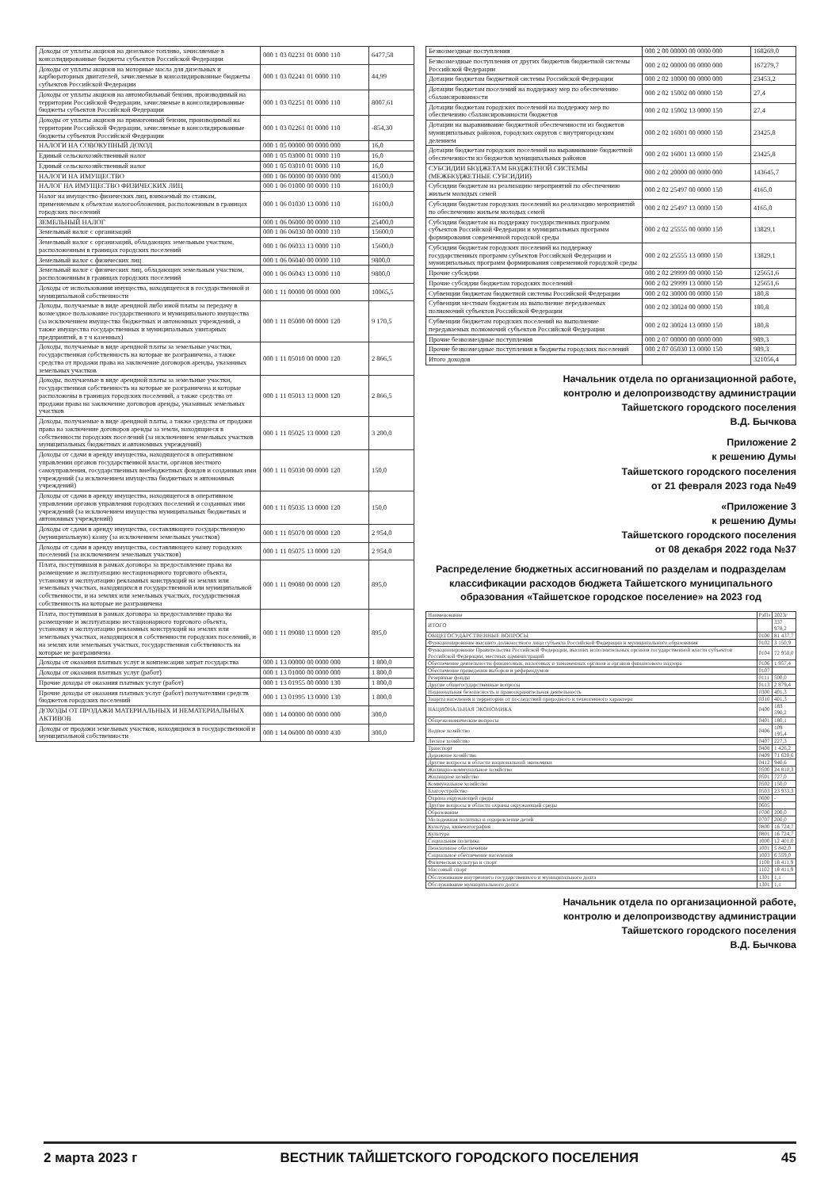| Доходы от уплаты акцизов на дизельное топливо, зачисляемые в консолидированные бюджеты субъектов Российской Федерации | 000 1 03 02231 01 0000 110 | 6477,58 |
| Доходы от уплаты акцизов на моторные масла для дизельных и карбюраторных двигателей, зачисляемые в консолидированные бюджеты субъектов Российской Федерации | 000 1 03 02241 01 0000 110 | 44,99 |
| Доходы от уплаты акцизов на автомобильный бензин, производимый на территории Российской Федерации, зачисляемые в консолидированные бюджеты субъектов Российской Федерации | 000 1 03 02251 01 0000 110 | 8007,61 |
| Доходы от уплаты акцизов на прямогонный бензин, производимый на территории Российской Федерации, зачисляемые в консолидированные бюджеты субъектов Российской Федерации | 000 1 03 02261 01 0000 110 | -854,30 |
| НАЛОГИ НА СОВОКУПНЫЙ ДОХОД | 000 1 05 00000 00 0000 000 | 16,0 |
| Единый сельскохозяйственный налог | 000 1 05 03000 01 0000 110 | 16,0 |
| Единый сельскохозяйственный налог | 000 1 05 03010 01 0000 110 | 16,0 |
| НАЛОГИ НА ИМУЩЕСТВО | 000 1 06 00000 00 0000 000 | 41500,0 |
| НАЛОГ НА ИМУЩЕСТВО ФИЗИЧЕСКИХ ЛИЦ | 000 1 06 01000 00 0000 110 | 16100,0 |
| Налог на имущество физических лиц, взимаемый по ставкам, применяемым к объектам налогообложения, расположенным в границах городских поселений | 000 1 06 01030 13 0000 110 | 16100,0 |
| ЗЕМЕЛЬНЫЙ НАЛОГ | 000 1 06 06000 00 0000 110 | 25400,0 |
| Земельный налог с организаций | 000 1 06 06030 00 0000 110 | 15600,0 |
| Земельный налог с организаций, обладающих земельным участком, расположенным в границах городских поселений | 000 1 06 06033 13 0000 110 | 15600,0 |
| Земельный налог с физических лиц | 000 1 06 06040 00 0000 110 | 9800,0 |
| Земельный налог с физических лиц, обладающих земельным участком, расположенным в границах городских поселений | 000 1 06 06043 13 0000 110 | 9800,0 |
| Доходы от использования имущества, находящегося в государственной и муниципальной собственности | 000 1 11 00000 00 0000 000 | 10065,5 |
| Доходы, получаемые в виде арендной либо иной платы за передачу в возмездное пользование государственного и муниципального имущества (за исключением имущества бюджетных и автономных учреждений, а также имущества государственных и муниципальных унитарных предприятий, в т ч казенных) | 000 1 11 05000 00 0000 120 | 9 170,5 |
| Доходы, получаемые в виде арендной платы за земельные участки, государственная собственность на которые не разграничена, а также средства от продажи права на заключение договоров аренды, указанных земельных участков | 000 1 11 05010 00 0000 120 | 2 866,5 |
| Доходы, получаемые в виде арендной платы за земельные участки, государственная собственность на которые не разграничена и которые расположены в границах городских поселений, а также средства от продажи права на заключение договоров аренды, указанных земельных участков | 000 1 11 05013 13 0000 120 | 2 866,5 |
| Доходы, получаемые в виде арендной платы, а также средства от продажи права на заключение договоров аренды за земли, находящиеся в собственности городских поселений (за исключением земельных участков муниципальных бюджетных и автономных учреждений) | 000 1 11 05025 13 0000 120 | 3 200,0 |
| Доходы от сдачи в аренду имущества, находящегося в оперативном управлении органов государственной власти, органов местного самоуправления, государственных внебюджетных фондов и созданных ими учреждений (за исключением имущества бюджетных и автономных учреждений) | 000 1 11 05030 00 0000 120 | 150,0 |
| Доходы от сдачи в аренду имущества, находящегося в оперативном управлении органов управления городских поселений и созданных ими учреждений (за исключением имущества муниципальных бюджетных и автономных учреждений) | 000 1 11 05035 13 0000 120 | 150,0 |
| Доходы от сдачи в аренду имущества, составляющего государственную (муниципальную) казну (за исключением земельных участков) | 000 1 11 05070 00 0000 120 | 2 954,0 |
| Доходы от сдачи в аренду имущества, составляющего казну городских поселений (за исключением земельных участков) | 000 1 11 05075 13 0000 120 | 2 954,0 |
| Плата, поступившая в рамках договора за предоставление права на размещение и эксплуатацию нестационарного торгового объекта, установку и эксплуатацию рекламных конструкций на землях или земельных участках, находящихся в государственной или муниципальной собственности, и на землях или земельных участках, государственная собственность на которые не разграничена | 000 1 11 09080 00 0000 120 | 895,0 |
| Плата, поступившая в рамках договора за предоставление права на размещение и эксплуатацию нестационарного торгового объекта, установку и эксплуатацию рекламных конструкций на землях или земельных участках, находящихся в собственности городских поселений, и на землях или земельных участках, государственная собственность на которые не разграничена | 000 1 11 09080 13 0000 120 | 895,0 |
| Доходы от оказания платных услуг и компенсации затрат государства | 000 1 13 00000 00 0000 000 | 1 800,0 |
| Доходы от оказания платных услуг (работ) | 000 1 13 01000 00 0000 000 | 1 800,0 |
| Прочие доходы от оказания платных услуг (работ) | 000 1 13 01955 00 0000 130 | 1 800,0 |
| Прочие доходы от оказания платных услуг (работ) получателями средств бюджетов городских поселений | 000 1 13 01995 13 0000 130 | 1 800,0 |
| ДОХОДЫ ОТ ПРОДАЖИ МАТЕРИАЛЬНЫХ И НЕМАТЕРИАЛЬНЫХ АКТИВОВ | 000 1 14 00000 00 0000 000 | 300,0 |
| Доходы от продажи земельных участков, находящихся в государственной и муниципальной собственности | 000 1 14 06000 00 0000 430 | 300,0 |
| Безвозмездные поступления | 000 2 00 00000 00 0000 000 | 168269,0 |
| Безвозмездные поступления от других бюджетов бюджетной системы Российской Федерации | 000 2 02 00000 00 0000 000 | 167279,7 |
| Дотации бюджетам бюджетной системы Российской Федерации | 000 2 02 10000 00 0000 000 | 23453,2 |
| Дотации бюджетам поселений на поддержку мер по обеспечению сбалансированности | 000 2 02 15002 00 0000 150 | 27,4 |
| Дотации бюджетам городских поселений на поддержку мер по обеспечению сбалансированности бюджетов | 000 2 02 15002 13 0000 150 | 27,4 |
| Дотации на выравнивание бюджетной обеспеченности из бюджетов муниципальных районов, городских округов с внутригородским делением | 000 2 02 16001 00 0000 150 | 23425,8 |
| Дотации бюджетам городских поселений на выравнивание бюджетной обеспеченности из бюджетов муниципальных районов | 000 2 02 16001 13 0000 150 | 23425,8 |
| СУБСИДИИ БЮДЖЕТАМ БЮДЖЕТНОЙ СИСТЕМЫ (МЕЖБЮДЖЕТНЫЕ СУБСИДИИ) | 000 2 02 20000 00 0000 000 | 143645,7 |
| Субсидии бюджетам на реализацию мероприятий по обеспечению жильем молодых семей | 000 2 02 25497 00 0000 150 | 4165,0 |
| Субсидии бюджетам городских поселений на реализацию мероприятий по обеспечению жильем молодых семей | 000 2 02 25497 13 0000 150 | 4165,0 |
| Субсидии бюджетам на поддержку государственных программ субъектов Российской Федерации и муниципальных программ формирования современной городской среды | 000 2 02 25555 00 0000 150 | 13829,1 |
| Субсидии бюджетам городских поселений на поддержку государственных программ субъектов Российской Федерации и муниципальных программ формирования современной городской среды | 000 2 02 25555 13 0000 150 | 13829,1 |
| Прочие субсидии | 000 2 02 29999 00 0000 150 | 125651,6 |
| Прочие субсидии бюджетам городских поселений | 000 2 02 29999 13 0000 150 | 125651,6 |
| Субвенции бюджетам бюджетной системы Российской Федерации | 000 2 02 30000 00 0000 150 | 180,8 |
| Субвенции местным бюджетам на выполнение передаваемых полномочий субъектов Российской Федерации | 000 2 02 30024 00 0000 150 | 180,8 |
| Субвенции бюджетам городских поселений на выполнение передаваемых полномочий субъектов Российской Федерации | 000 2 02 30024 13 0000 150 | 180,8 |
| Прочие безвозмездные поступления | 000 2 07 00000 00 0000 000 | 989,3 |
| Прочие безвозмездные поступления в бюджеты городских поселений | 000 2 07 05030 13 0000 150 | 989,3 |
| Итого доходов | | 321056,4 |
Начальник отдела по организационной работе,
контролю и делопроизводству администрации
Тайшетского городского поселения
В.Д. Бычкова
Приложение 2
к решению Думы
Тайшетского городского поселения
от 21 февраля 2023 года №49
«Приложение 3
к решению Думы
Тайшетского городского поселения
от 08 декабря 2022 года №37
Распределение бюджетных ассигнований по разделам и подразделам классификации расходов бюджета Тайшетского муниципального образования «Тайшетское городское поселение» на 2023 год
| Наименование | РзПз | 2023г |
| ИТОГО | | 337 978,2 |
| ОБЩЕГОСУДАРСТВЕННЫЕ ВОПРОСЫ | 0100 | 81 437,7 |
| Функционирование высшего должностного лица субъекта Российской Федерации и муниципального образования | 0102 | 3 150,9 |
| Функционирование Правительства Российской Федерации, высших исполнительных органов государственной власти субъектов Российской Федерации, местных администраций | 0104 | 72 950,0 |
| Обеспечение деятельности финансовых, налоговых и таможенных органов и органов финансового надзора | 0106 | 1 957,4 |
| Обеспечение проведения выборов и референдумов | 0107 | |
| Резервные фонды | 0111 | 500,0 |
| Другие общегосударственные вопросы | 0113 | 2 879,4 |
| Национальная безопасность и правоохранительная деятельность | 0300 | 401,3 |
| Защита населения и территории от последствий природного и техногенного характера | 0310 | 401,3 |
| НАЦИОНАЛЬНАЯ ЭКОНОМИКА | 0400 | 183 590,2 |
| Общеэкономические вопросы | 0401 | 180,1 |
| Водное хозяйство | 0406 | 109 195,4 |
| Лесное хозяйство | 0407 | 227,3 |
| Транспорт | 0408 | 1 426,2 |
| Дорожное хозяйство | 0409 | 71 620,6 |
| Другие вопросы в области национальной экономики | 0412 | 940,6 |
| Жилищно-коммунальное хозяйство | 0500 | 24 810,3 |
| Жилищное хозяйство | 0501 | 727,0 |
| Коммунальное хозяйство | 0502 | 150,0 |
| Благоустройство | 0503 | 23 933,3 |
| Охрана окружающей среды | 0600 | - |
| Другие вопросы в области охраны окружающей среды | 0605 | |
| Образование | 0700 | 200,0 |
| Молодежная политика и оздоровление детей | 0707 | 200,0 |
| Культура, кинематография | 0800 | 16 724,7 |
| Культура | 0801 | 16 724,7 |
| Социальная политика | 1000 | 12 401,0 |
| Пенсионное обеспечение | 1001 | 5 842,0 |
| Социальное обеспечение населения | 1003 | 6 559,0 |
| Физическая культура и спорт | 1100 | 18 411,9 |
| Массовый спорт | 1102 | 18 411,9 |
| Обслуживание внутреннего государственного и муниципального долга | 1301 | 1,1 |
| Обслуживание муниципального долга | 1301 | 1,1 |
Начальник отдела по организационной работе,
контролю и делопроизводству администрации
Тайшетского городского поселения
В.Д. Бычкова
2 марта 2023 г ВЕСТНИК ТАЙШЕТСКОГО ГОРОДСКОГО ПОСЕЛЕНИЯ 45